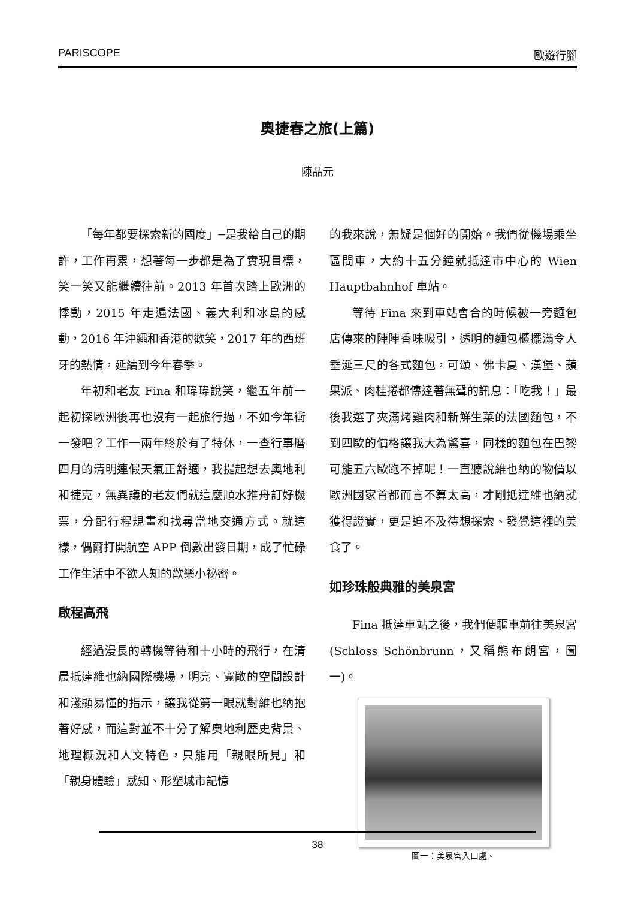PARISCOPE 歐遊行腳
奧捷春之旅(上篇)
陳品元
「每年都要探索新的國度」─是我給自己的期許，工作再累，想著每一步都是為了實現目標，笑一笑又能繼續往前。2013 年首次踏上歐洲的悸動，2015 年走遍法國、義大利和冰島的感動，2016 年沖繩和香港的歡笑，2017 年的西班牙的熱情，延續到今年春季。
年初和老友 Fina 和瑋瑋說笑，繼五年前一起初探歐洲後再也沒有一起旅行過，不如今年衝一發吧？工作一兩年終於有了特休，一查行事曆四月的清明連假天氣正舒適，我提起想去奧地利和捷克，無異議的老友們就這麼順水推舟訂好機票，分配行程規畫和找尋當地交通方式。就這樣，偶爾打開航空 APP 倒數出發日期，成了忙碌工作生活中不欲人知的歡樂小祕密。
啟程高飛
經過漫長的轉機等待和十小時的飛行，在清晨抵達維也納國際機場，明亮、寬敞的空間設計和淺顯易懂的指示，讓我從第一眼就對維也納抱著好感，而這對並不十分了解奧地利歷史背景、地理概況和人文特色，只能用「親眼所見」和「親身體驗」感知、形塑城市記憶
的我來說，無疑是個好的開始。我們從機場乘坐區間車，大約十五分鐘就抵達市中心的 Wien Hauptbahnhof 車站。
等待 Fina 來到車站會合的時候被一旁麵包店傳來的陣陣香味吸引，透明的麵包櫃擺滿令人垂涎三尺的各式麵包，可頌、佛卡夏、漢堡、蘋果派、肉桂捲都傳達著無聲的訊息：「吃我！」最後我選了夾滿烤雞肉和新鮮生菜的法國麵包，不到四歐的價格讓我大為驚喜，同樣的麵包在巴黎可能五六歐跑不掉呢！一直聽說維也納的物價以歐洲國家首都而言不算太高，才剛抵達維也納就獲得證實，更是迫不及待想探索、發覺這裡的美食了。
如珍珠般典雅的美泉宮
Fina 抵達車站之後，我們便驅車前往美泉宮(Schloss Schönbrunn，又稱熊布朗宮，圖一)。
圖一：美泉宮入口處。
38